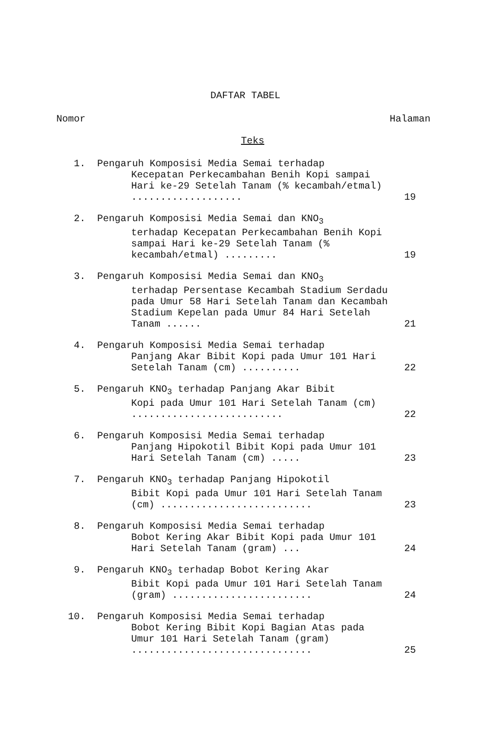DAFTAR TABEL
Nomor Halaman
Teks
1. Pengaruh Komposisi Media Semai terhadap
Kecepatan Perkecambahan Benih Kopi sampai Hari ke-29 Setelah Tanam (% kecambah/etmal) ...................
19
2. Pengaruh Komposisi Media Semai dan KNO<sub>3</sub>
terhadap Kecepatan Perkecambahan Benih Kopi sampai Hari ke-29 Setelah Tanam (% kecambah/etmal) .........
19
3. Pengaruh Komposisi Media Semai dan KNO<sub>3</sub>
terhadap Persentase Kecambah Stadium Serdadu pada Umur 58 Hari Setelah Tanam dan Kecambah Stadium Kepelan pada Umur 84 Hari Setelah Tanam ......
21
4. Pengaruh Komposisi Media Semai terhadap
Panjang Akar Bibit Kopi pada Umur 101 Hari Setelah Tanam (cm) ..........
22
5. Pengaruh KNO<sub>3</sub> terhadap Panjang Akar Bibit
Kopi pada Umur 101 Hari Setelah Tanam (cm) ..........................
22
6. Pengaruh Komposisi Media Semai terhadap
Panjang Hipokotil Bibit Kopi pada Umur 101 Hari Setelah Tanam (cm) .....
23
7. Pengaruh KNO<sub>3</sub> terhadap Panjang Hipokotil
Bibit Kopi pada Umur 101 Hari Setelah Tanam (cm) ..........................
23
8. Pengaruh Komposisi Media Semai terhadap
Bobot Kering Akar Bibit Kopi pada Umur 101 Hari Setelah Tanam (gram) ...
24
9. Pengaruh KNO<sub>3</sub> terhadap Bobot Kering Akar
Bibit Kopi pada Umur 101 Hari Setelah Tanam (gram) ........................
24
10. Pengaruh Komposisi Media Semai terhadap
Bobot Kering Bibit Kopi Bagian Atas pada Umur 101 Hari Setelah Tanam (gram) ...............................
25